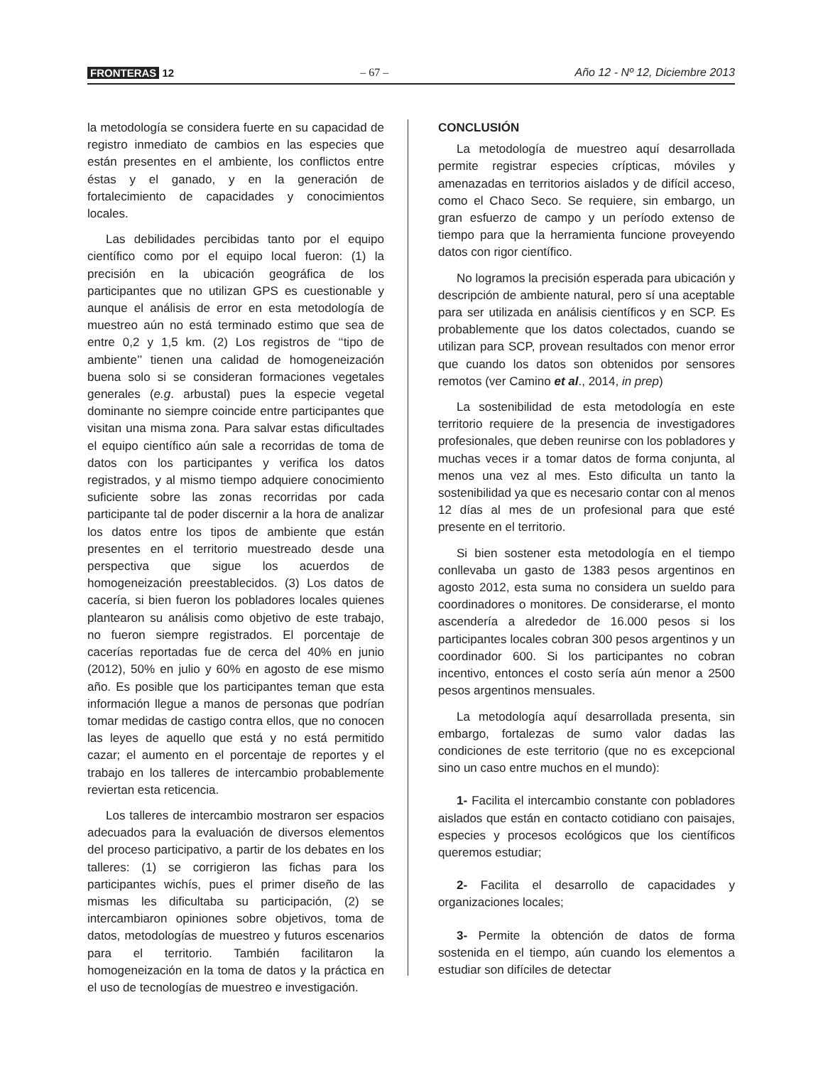FRONTERAS 12 – 67 – Año 12 - Nº 12, Diciembre 2013
la metodología se considera fuerte en su capacidad de registro inmediato de cambios en las especies que están presentes en el ambiente, los conflictos entre éstas y el ganado, y en la generación de fortalecimiento de capacidades y conocimientos locales.
Las debilidades percibidas tanto por el equipo científico como por el equipo local fueron: (1) la precisión en la ubicación geográfica de los participantes que no utilizan GPS es cuestionable y aunque el análisis de error en esta metodología de muestreo aún no está terminado estimo que sea de entre 0,2 y 1,5 km. (2) Los registros de ‘‘tipo de ambiente’’ tienen una calidad de homogeneización buena solo si se consideran formaciones vegetales generales (e.g. arbustal) pues la especie vegetal dominante no siempre coincide entre participantes que visitan una misma zona. Para salvar estas dificultades el equipo científico aún sale a recorridas de toma de datos con los participantes y verifica los datos registrados, y al mismo tiempo adquiere conocimiento suficiente sobre las zonas recorridas por cada participante tal de poder discernir a la hora de analizar los datos entre los tipos de ambiente que están presentes en el territorio muestreado desde una perspectiva que sigue los acuerdos de homogeneización preestablecidos. (3) Los datos de cacería, si bien fueron los pobladores locales quienes plantearon su análisis como objetivo de este trabajo, no fueron siempre registrados. El porcentaje de cacerías reportadas fue de cerca del 40% en junio (2012), 50% en julio y 60% en agosto de ese mismo año. Es posible que los participantes teman que esta información llegue a manos de personas que podrían tomar medidas de castigo contra ellos, que no conocen las leyes de aquello que está y no está permitido cazar; el aumento en el porcentaje de reportes y el trabajo en los talleres de intercambio probablemente reviertan esta reticencia.
Los talleres de intercambio mostraron ser espacios adecuados para la evaluación de diversos elementos del proceso participativo, a partir de los debates en los talleres: (1) se corrigieron las fichas para los participantes wichís, pues el primer diseño de las mismas les dificultaba su participación, (2) se intercambiaron opiniones sobre objetivos, toma de datos, metodologías de muestreo y futuros escenarios para el territorio. También facilitaron la homogeneización en la toma de datos y la práctica en el uso de tecnologías de muestreo e investigación.
CONCLUSIÓN
La metodología de muestreo aquí desarrollada permite registrar especies crípticas, móviles y amenazadas en territorios aislados y de difícil acceso, como el Chaco Seco. Se requiere, sin embargo, un gran esfuerzo de campo y un período extenso de tiempo para que la herramienta funcione proveyendo datos con rigor científico.
No logramos la precisión esperada para ubicación y descripción de ambiente natural, pero sí una aceptable para ser utilizada en análisis científicos y en SCP. Es probablemente que los datos colectados, cuando se utilizan para SCP, provean resultados con menor error que cuando los datos son obtenidos por sensores remotos (ver Camino et al., 2014, in prep)
La sostenibilidad de esta metodología en este territorio requiere de la presencia de investigadores profesionales, que deben reunirse con los pobladores y muchas veces ir a tomar datos de forma conjunta, al menos una vez al mes. Esto dificulta un tanto la sostenibilidad ya que es necesario contar con al menos 12 días al mes de un profesional para que esté presente en el territorio.
Si bien sostener esta metodología en el tiempo conllevaba un gasto de 1383 pesos argentinos en agosto 2012, esta suma no considera un sueldo para coordinadores o monitores. De considerarse, el monto ascendería a alrededor de 16.000 pesos si los participantes locales cobran 300 pesos argentinos y un coordinador 600. Si los participantes no cobran incentivo, entonces el costo sería aún menor a 2500 pesos argentinos mensuales.
La metodología aquí desarrollada presenta, sin embargo, fortalezas de sumo valor dadas las condiciones de este territorio (que no es excepcional sino un caso entre muchos en el mundo):
1- Facilita el intercambio constante con pobladores aislados que están en contacto cotidiano con paisajes, especies y procesos ecológicos que los científicos queremos estudiar;
2- Facilita el desarrollo de capacidades y organizaciones locales;
3- Permite la obtención de datos de forma sostenida en el tiempo, aún cuando los elementos a estudiar son difíciles de detectar